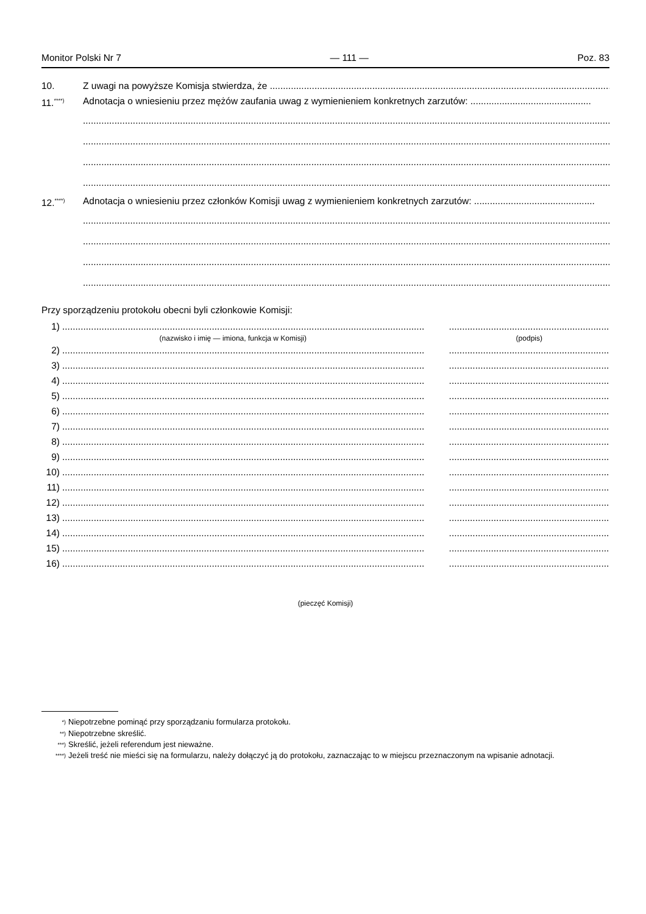Monitor Polski Nr 7 — 111 — Poz. 83
10. Z uwagi na powyższe Komisja stwierdza, że ......................................................................................................................................
11.<sup>****)</sup> Adnotacja o wniesieniu przez mężów zaufania uwag z wymienieniem konkretnych zarzutów: ..............................................
..............................................................................................................................................................................................................
..............................................................................................................................................................................................................
..............................................................................................................................................................................................................
..............................................................................................................................................................................................................
12.<sup>****)</sup> Adnotacja o wniesieniu przez członków Komisji uwag z wymienieniem konkretnych zarzutów: ..............................................
..............................................................................................................................................................................................................
..............................................................................................................................................................................................................
..............................................................................................................................................................................................................
..............................................................................................................................................................................................................
Przy sporządzeniu protokołu obecni byli członkowie Komisji:
1)...............................................................................................................................................................................................................................................
(nazwisko i imię — imiona, funkcja w Komisji) (podpis)
2)...............................................................................................................................................................................................................................................
3)...............................................................................................................................................................................................................................................
4)...............................................................................................................................................................................................................................................
5)...............................................................................................................................................................................................................................................
6)...............................................................................................................................................................................................................................................
7)...............................................................................................................................................................................................................................................
8)...............................................................................................................................................................................................................................................
9)...............................................................................................................................................................................................................................................
10)...............................................................................................................................................................................................................................................
11)...............................................................................................................................................................................................................................................
12)...............................................................................................................................................................................................................................................
13)...............................................................................................................................................................................................................................................
14)...............................................................................................................................................................................................................................................
15)...............................................................................................................................................................................................................................................
16)...............................................................................................................................................................................................................................................
(pieczęć Komisji)
<sup>*)</sup> Niepotrzebne pominąć przy sporządzaniu formularza protokołu.
<sup>**)</sup> Niepotrzebne skreślić.
<sup>***)</sup> Skreślić, jeżeli referendum jest nieważne.
<sup>****)</sup> Jeżeli treść nie mieści się na formularzu, należy dołączyć ją do protokołu, zaznaczając to w miejscu przeznaczonym na wpisanie adnotacji.